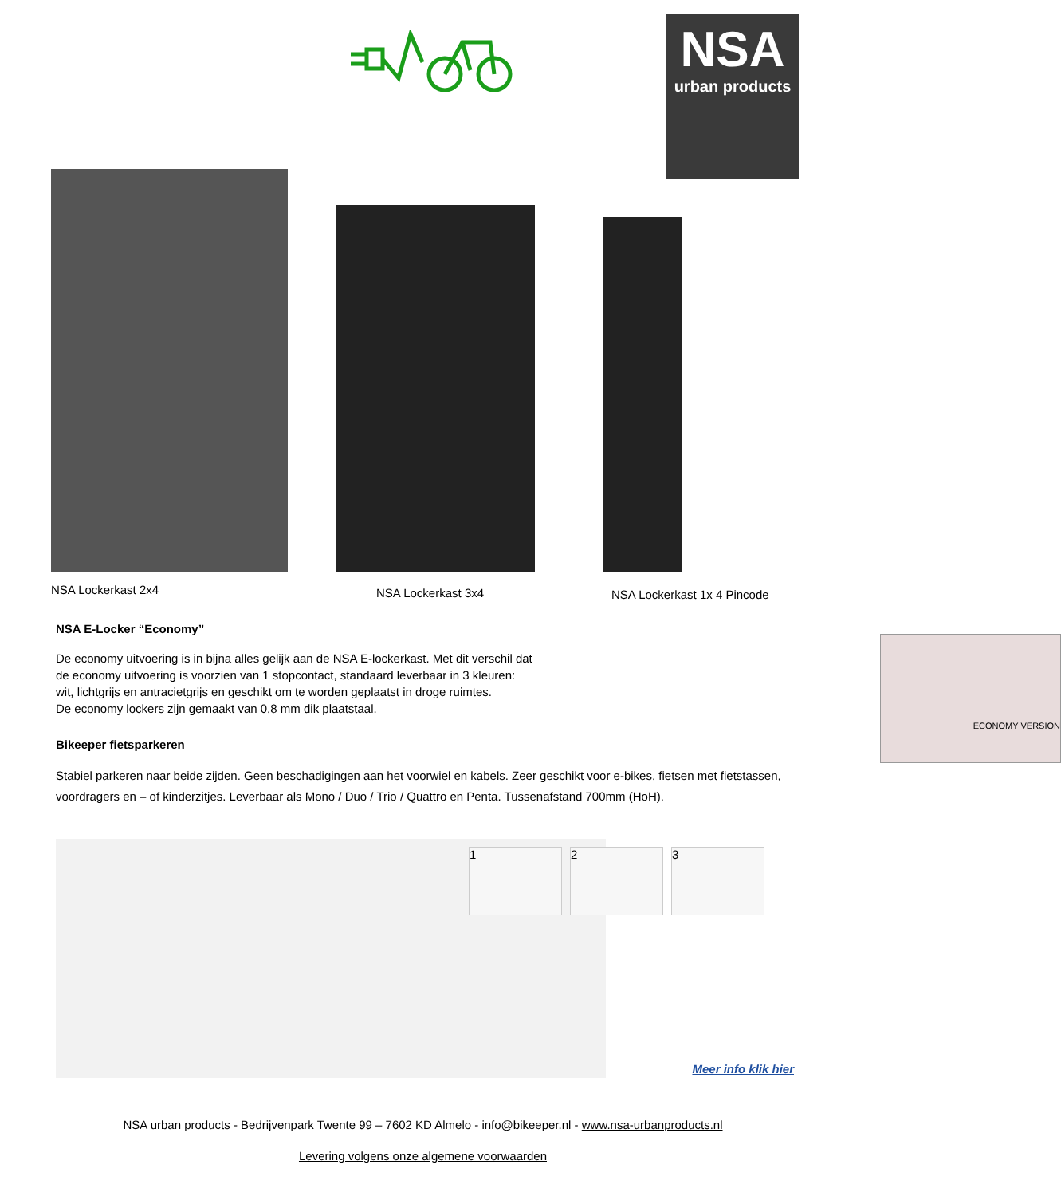NSA
urban products
NSA Lockerkast 2x4 NSA Lockerkast 3x4 NSA Lockerkast 1x 4 Pincode
NSA E-Locker “Economy”
ECONOMY VERSION
De economy uitvoering is in bijna alles gelijk aan de NSA E-lockerkast. Met dit verschil dat
de economy uitvoering is voorzien van 1 stopcontact, standaard leverbaar in 3 kleuren:
wit, lichtgrijs en antracietgrijs en geschikt om te worden geplaatst in droge ruimtes.
De economy lockers zijn gemaakt van 0,8 mm dik plaatstaal.
Bikeeper fietsparkeren
Stabiel parkeren naar beide zijden. Geen beschadigingen aan het voorwiel en kabels. Zeer geschikt voor e-bikes, fietsen met fietstassen, voordragers en – of kinderzitjes. Leverbaar als Mono / Duo / Trio / Quattro en Penta. Tussenafstand 700mm (HoH).
1 2 3
Meer info klik hier
NSA urban products - Bedrijvenpark Twente 99 – 7602 KD Almelo - info@bikeeper.nl - www.nsa-urbanproducts.nl
Levering volgens onze algemene voorwaarden